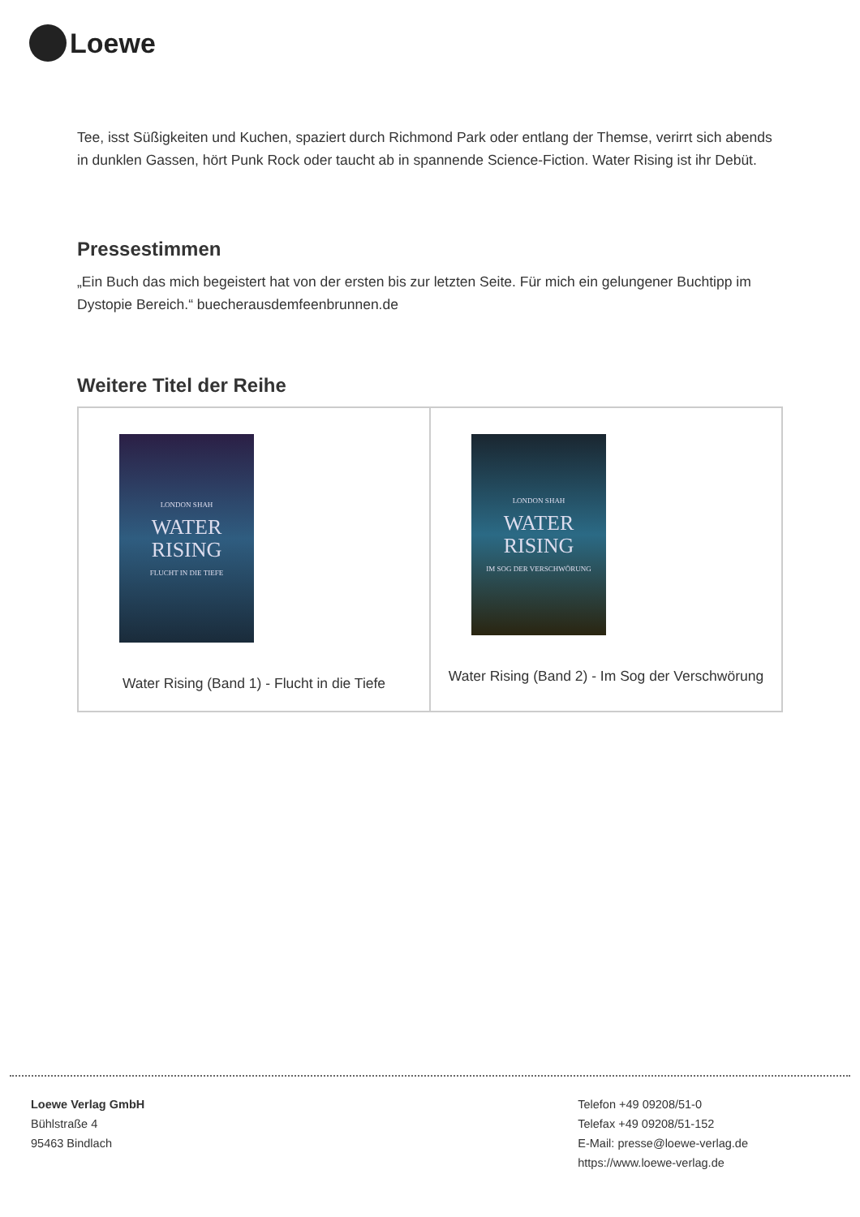Loewe
Tee, isst Süßigkeiten und Kuchen, spaziert durch Richmond Park oder entlang der Themse, verirrt sich abends in dunklen Gassen, hört Punk Rock oder taucht ab in spannende Science-Fiction. Water Rising ist ihr Debüt.
Pressestimmen
„Ein Buch das mich begeistert hat von der ersten bis zur letzten Seite. Für mich ein gelungener Buchtipp im Dystopie Bereich.“ buecherausdemfeenbrunnen.de
Weitere Titel der Reihe
| LONDON SHAH WATER RISING FLUCHT IN DIE TIEFE Water Rising (Band 1) - Flucht in die Tiefe | LONDON SHAH WATER RISING IM SOG DER VERSCHWÖRUNG Water Rising (Band 2) - Im Sog der Verschwörung |
Loewe Verlag GmbH
Bühlstraße 4
95463 Bindlach
Telefon +49 09208/51-0
Telefax +49 09208/51-152
E-Mail: presse@loewe-verlag.de
https://www.loewe-verlag.de